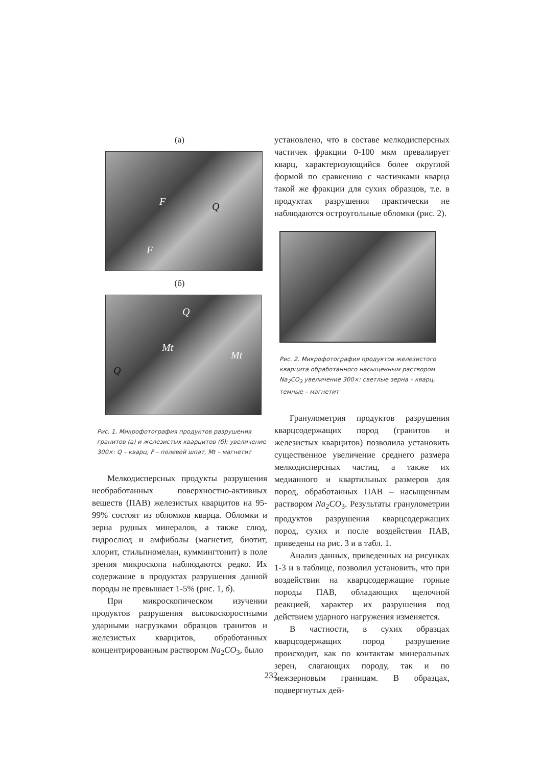(а)
Q F
F
(б)
Q
Mt
Mt
Q
Рис. 1. Микрофотография продуктов разрушения гранитов (а) и железистых кварцитов (б); увеличение 300×: Q – кварц, F – полевой шпат, Mt – магнетит
Мелкодисперсных продукты разрушения необработанных поверхностно-активных веществ (ПАВ) железистых кварцитов на 95-99% состоят из обломков кварца. Обломки и зерна рудных минералов, а также слюд, гидрослюд и амфиболы (магнетит, биотит, хлорит, стильпномелан, куммингтонит) в поле зрения микроскопа наблюдаются редко. Их содержание в продуктах разрушения данной породы не превышает 1-5% (рис. 1, б).
При микроскопическом изучении продуктов разрушения высокоскоростными ударными нагрузками образцов гранитов и железистых кварцитов, обработанных концентрированным раствором Na<sub>2</sub>CO<sub>3</sub>, было
установлено, что в составе мелкодисперсных частичек фракции 0-100 мкм превалирует кварц, характеризующийся более округлой формой по сравнению с частичками кварца такой же фракции для сухих образцов, т.е. в продуктах разрушения практически не наблюдаются остроугольные обломки (рис. 2).
Рис. 2. Микрофотография продуктов железистого кварцита обработанного насыщенным раствором Na<sub>2</sub>CO<sub>3</sub> увеличение 300×: светлые зерна – кварц, темные – магнетит
Гранулометрия продуктов разрушения кварцсодержащих пород (гранитов и железистых кварцитов) позволила установить существенное увеличение среднего размера мелкодисперсных частиц, а также их медианного и квартильных размеров для пород, обработанных ПАВ – насыщенным раствором Na<sub>2</sub>CO<sub>3</sub>. Результаты гранулометрии продуктов разрушения кварцсодержащих пород, сухих и после воздействия ПАВ, приведены на рис. 3 и в табл. 1.
Анализ данных, приведенных на рисунках 1-3 и в таблице, позволил установить, что при воздействии на кварцсодержащие горные породы ПАВ, обладающих щелочной реакцией, характер их разрушения под действием ударного нагружения изменяется.
В частности, в сухих образцах кварцсодержащих пород разрушение происходит, как по контактам минеральных зерен, слагающих породу, так и по межзерновым границам. В образцах, подвергнутых дей-
232